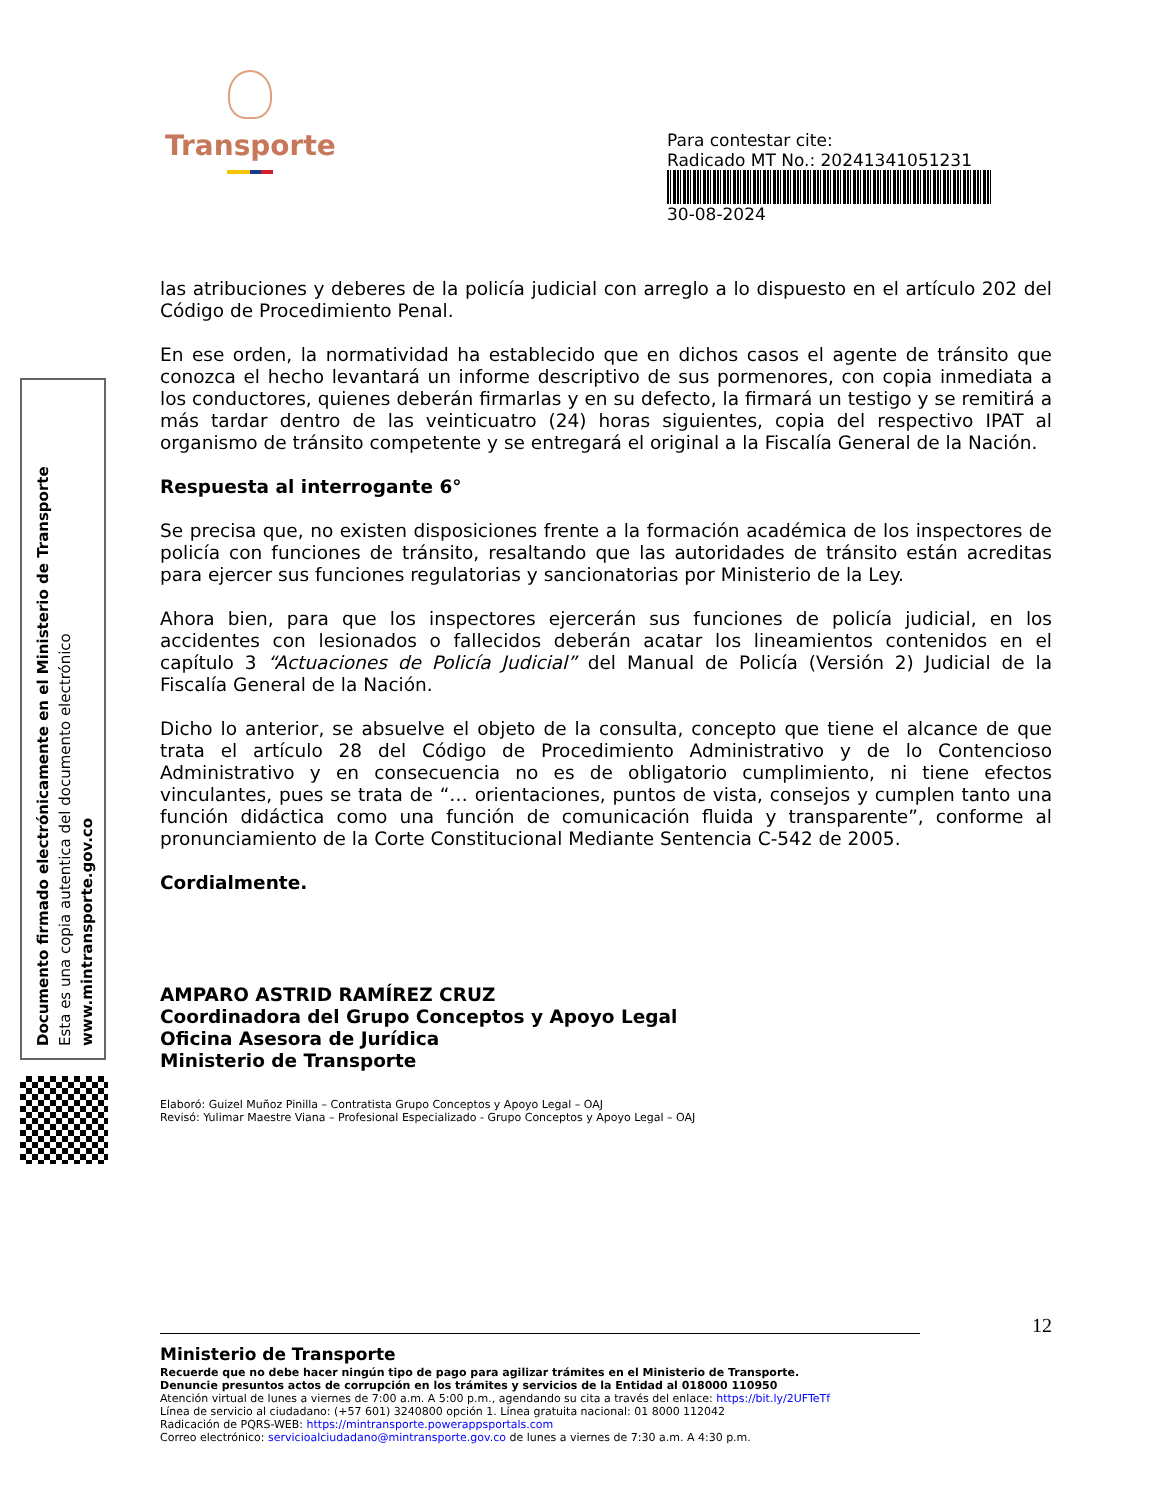Transporte
Para contestar cite:
Radicado MT No.: 20241341051231
30-08-2024
Documento firmado electrónicamente en el Ministerio de Transporte
Esta es una copia autentica del documento electrónico
www.mintransporte.gov.co
las atribuciones y deberes de la policía judicial con arreglo a lo dispuesto en el artículo 202 del Código de Procedimiento Penal.
En ese orden, la normatividad ha establecido que en dichos casos el agente de tránsito que conozca el hecho levantará un informe descriptivo de sus pormenores, con copia inmediata a los conductores, quienes deberán firmarlas y en su defecto, la firmará un testigo y se remitirá a más tardar dentro de las veinticuatro (24) horas siguientes, copia del respectivo IPAT al organismo de tránsito competente y se entregará el original a la Fiscalía General de la Nación.
Respuesta al interrogante 6°
Se precisa que, no existen disposiciones frente a la formación académica de los inspectores de policía con funciones de tránsito, resaltando que las autoridades de tránsito están acreditas para ejercer sus funciones regulatorias y sancionatorias por Ministerio de la Ley.
Ahora bien, para que los inspectores ejercerán sus funciones de policía judicial, en los accidentes con lesionados o fallecidos deberán acatar los lineamientos contenidos en el capítulo 3 “Actuaciones de Policía Judicial” del Manual de Policía (Versión 2) Judicial de la Fiscalía General de la Nación.
Dicho lo anterior, se absuelve el objeto de la consulta, concepto que tiene el alcance de que trata el artículo 28 del Código de Procedimiento Administrativo y de lo Contencioso Administrativo y en consecuencia no es de obligatorio cumplimiento, ni tiene efectos vinculantes, pues se trata de “… orientaciones, puntos de vista, consejos y cumplen tanto una función didáctica como una función de comunicación fluida y transparente”, conforme al pronunciamiento de la Corte Constitucional Mediante Sentencia C-542 de 2005.
Cordialmente.
AMPARO ASTRID RAMÍREZ CRUZ
Coordinadora del Grupo Conceptos y Apoyo Legal
Oficina Asesora de Jurídica
Ministerio de Transporte
Elaboró: Guizel Muñoz Pinilla – Contratista Grupo Conceptos y Apoyo Legal – OAJ
Revisó: Yulimar Maestre Viana – Profesional Especializado - Grupo Conceptos y Apoyo Legal – OAJ
12
Ministerio de Transporte
Recuerde que no debe hacer ningún tipo de pago para agilizar trámites en el Ministerio de Transporte.
Denuncie presuntos actos de corrupción en los trámites y servicios de la Entidad al 018000 110950
Atención virtual de lunes a viernes de 7:00 a.m. A 5:00 p.m., agendando su cita a través del enlace: https://bit.ly/2UFTeTf
Línea de servicio al ciudadano: (+57 601) 3240800 opción 1. Línea gratuita nacional: 01 8000 112042
Radicación de PQRS-WEB: https://mintransporte.powerappsportals.com
Correo electrónico: servicioalciudadano@mintransporte.gov.co de lunes a viernes de 7:30 a.m. A 4:30 p.m.